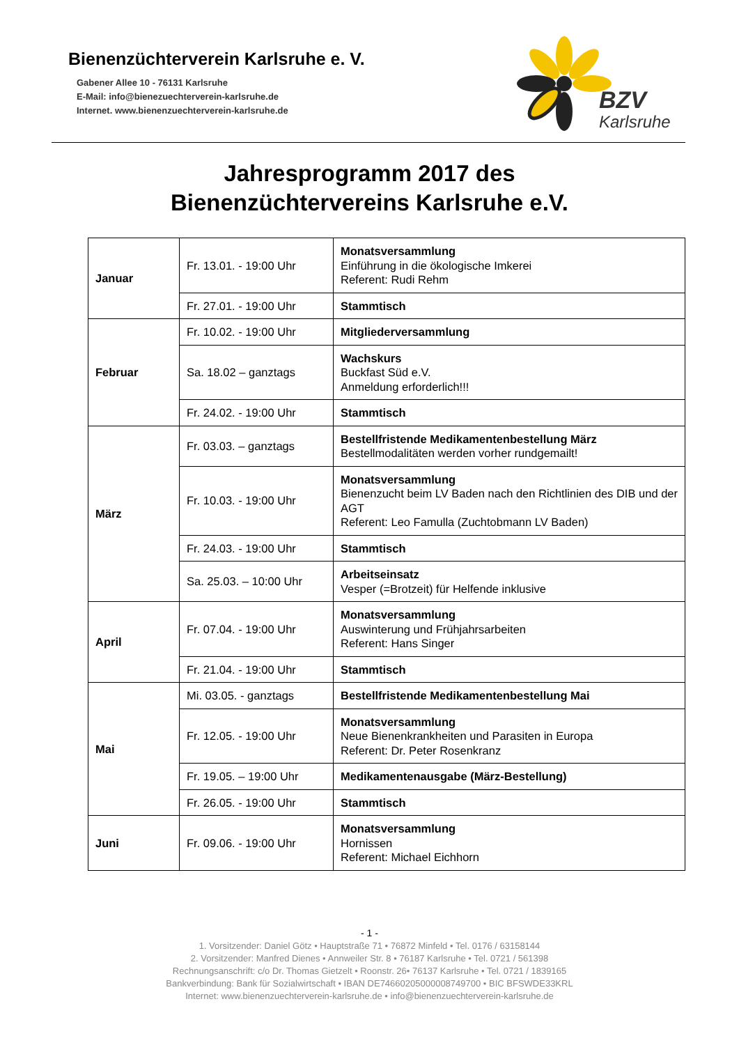Bienenzüchterverein Karlsruhe e. V.
Gabener Allee 10 - 76131 Karlsruhe
E-Mail: info@bienezuechterverein-karlsruhe.de
Internet. www.bienenzuechterverein-karlsruhe.de
BZV
Karlsruhe
Jahresprogramm 2017 des
Bienenzüchtervereins Karlsruhe e.V.
| Januar | Fr. 13.01. - 19:00 Uhr | Monatsversammlung Einführung in die ökologische Imkerei Referent: Rudi Rehm |
| | Fr. 27.01. - 19:00 Uhr | Stammtisch |
| Februar | Fr. 10.02. - 19:00 Uhr | Mitgliederversammlung |
| | Sa. 18.02 – ganztags | Wachskurs Buckfast Süd e.V. Anmeldung erforderlich!!! |
| | Fr. 24.02. - 19:00 Uhr | Stammtisch |
| März | Fr. 03.03. – ganztags | Bestellfristende Medikamentenbestellung März Bestellmodalitäten werden vorher rundgemailt! |
| | Fr. 10.03. - 19:00 Uhr | Monatsversammlung Bienenzucht beim LV Baden nach den Richtlinien des DIB und der AGT Referent: Leo Famulla (Zuchtobmann LV Baden) |
| | Fr. 24.03. - 19:00 Uhr | Stammtisch |
| | Sa. 25.03. – 10:00 Uhr | Arbeitseinsatz Vesper (=Brotzeit) für Helfende inklusive |
| April | Fr. 07.04. - 19:00 Uhr | Monatsversammlung Auswinterung und Frühjahrsarbeiten Referent: Hans Singer |
| | Fr. 21.04. - 19:00 Uhr | Stammtisch |
| Mai | Mi. 03.05. - ganztags | Bestellfristende Medikamentenbestellung Mai |
| | Fr. 12.05. - 19:00 Uhr | Monatsversammlung Neue Bienenkrankheiten und Parasiten in Europa Referent: Dr. Peter Rosenkranz |
| | Fr. 19.05. – 19:00 Uhr | Medikamentenausgabe (März-Bestellung) |
| | Fr. 26.05. - 19:00 Uhr | Stammtisch |
| Juni | Fr. 09.06. - 19:00 Uhr | Monatsversammlung Hornissen Referent: Michael Eichhorn |
- 1 -
1. Vorsitzender: Daniel Götz • Hauptstraße 71 • 76872 Minfeld • Tel. 0176 / 63158144
2. Vorsitzender: Manfred Dienes • Annweiler Str. 8 • 76187 Karlsruhe • Tel. 0721 / 561398
Rechnungsanschrift: c/o Dr. Thomas Gietzelt • Roonstr. 26• 76137 Karlsruhe • Tel. 0721 / 1839165
Bankverbindung: Bank für Sozialwirtschaft • IBAN DE74660205000008749700 • BIC BFSWDE33KRL
Internet: www.bienenzuechterverein-karlsruhe.de • info@bienenzuechterverein-karlsruhe.de